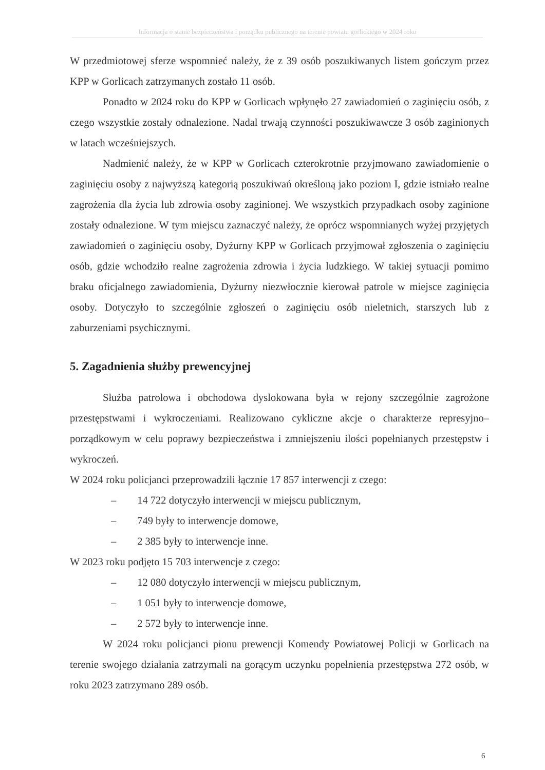Informacja o stanie bezpieczeństwa i porządku publicznego na terenie powiatu gorlickiego w 2024 roku
W przedmiotowej sferze wspomnieć należy, że z 39 osób poszukiwanych listem gończym przez KPP w Gorlicach zatrzymanych zostało 11 osób.
Ponadto w 2024 roku do KPP w Gorlicach wpłynęło 27 zawiadomień o zaginięciu osób, z czego wszystkie zostały odnalezione. Nadal trwają czynności poszukiwawcze 3 osób zaginionych w latach wcześniejszych.
Nadmienić należy, że w KPP w Gorlicach czterokrotnie przyjmowano zawiadomienie o zaginięciu osoby z najwyższą kategorią poszukiwań określoną jako poziom I, gdzie istniało realne zagrożenia dla życia lub zdrowia osoby zaginionej. We wszystkich przypadkach osoby zaginione zostały odnalezione. W tym miejscu zaznaczyć należy, że oprócz wspomnianych wyżej przyjętych zawiadomień o zaginięciu osoby, Dyżurny KPP w Gorlicach przyjmował zgłoszenia o zaginięciu osób, gdzie wchodziło realne zagrożenia zdrowia i życia ludzkiego. W takiej sytuacji pomimo braku oficjalnego zawiadomienia, Dyżurny niezwłocznie kierował patrole w miejsce zaginięcia osoby. Dotyczyło to szczególnie zgłoszeń o zaginięciu osób nieletnich, starszych lub z zaburzeniami psychicznymi.
5. Zagadnienia służby prewencyjnej
Służba patrolowa i obchodowa dyslokowana była w rejony szczególnie zagrożone przestępstwami i wykroczeniami. Realizowano cykliczne akcje o charakterze represyjno– porządkowym w celu poprawy bezpieczeństwa i zmniejszeniu ilości popełnianych przestępstw i wykroczeń.
W 2024 roku policjanci przeprowadzili łącznie 17 857 interwencji z czego:
– 14 722 dotyczyło interwencji w miejscu publicznym,
– 749 były to interwencje domowe,
– 2 385 były to interwencje inne.
W 2023 roku podjęto 15 703 interwencje z czego:
– 12 080 dotyczyło interwencji w miejscu publicznym,
– 1 051 były to interwencje domowe,
– 2 572 były to interwencje inne.
W 2024 roku policjanci pionu prewencji Komendy Powiatowej Policji w Gorlicach na terenie swojego działania zatrzymali na gorącym uczynku popełnienia przestępstwa 272 osób, w roku 2023 zatrzymano 289 osób.
6